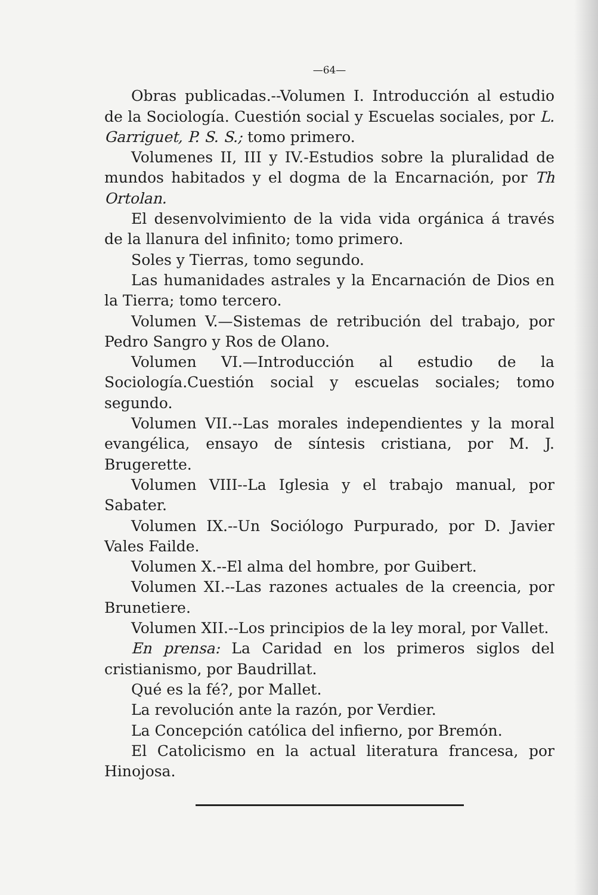—64—
Obras publicadas.--Volumen I. Introducción al estudio de la Sociología. Cuestión social y Escuelas sociales, por L. Garriguet, P. S. S.; tomo primero.
Volumenes II, III y IV.-Estudios sobre la pluralidad de mundos habitados y el dogma de la Encarnación, por Th Ortolan.
El desenvolvimiento de la vida vida orgánica á través de la llanura del infinito; tomo primero.
Soles y Tierras, tomo segundo.
Las humanidades astrales y la Encarnación de Dios en la Tierra; tomo tercero.
Volumen V.—Sistemas de retribución del trabajo, por Pedro Sangro y Ros de Olano.
Volumen VI.—Introducción al estudio de la Sociología.Cuestión social y escuelas sociales; tomo segundo.
Volumen VII.--Las morales independientes y la moral evangélica, ensayo de síntesis cristiana, por M. J. Brugerette.
Volumen VIII--La Iglesia y el trabajo manual, por Sabater.
Volumen IX.--Un Sociólogo Purpurado, por D. Javier Vales Failde.
Volumen X.--El alma del hombre, por Guibert.
Volumen XI.--Las razones actuales de la creencia, por Brunetiere.
Volumen XII.--Los principios de la ley moral, por Vallet.
En prensa: La Caridad en los primeros siglos del cristianismo, por Baudrillat.
Qué es la fé?, por Mallet.
La revolución ante la razón, por Verdier.
La Concepción católica del infierno, por Bremón.
El Catolicismo en la actual literatura francesa, por Hinojosa.